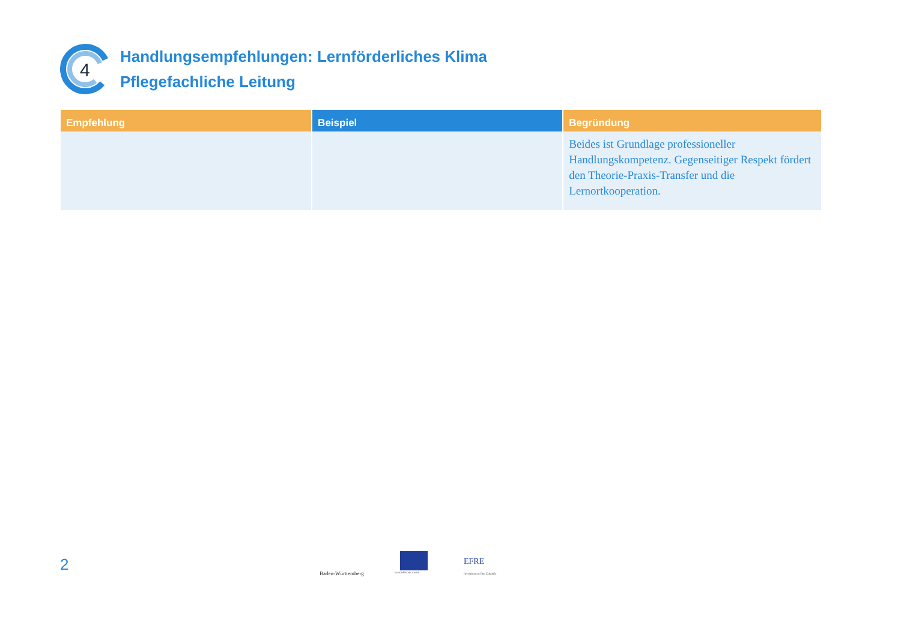4
Handlungsempfehlungen: Lernförderliches Klima
Pflegefachliche Leitung
| Empfehlung | Beispiel | Begründung |
| --- | --- | --- |
| | | Beides ist Grundlage professioneller Handlungskompetenz. Gegenseitiger Respekt fördert den Theorie-Praxis-Transfer und die Lernortkooperation. |
2 Baden-Württemberg EUROPÄISCHE UNION
EFRE
Investition in Ihre Zukunft.